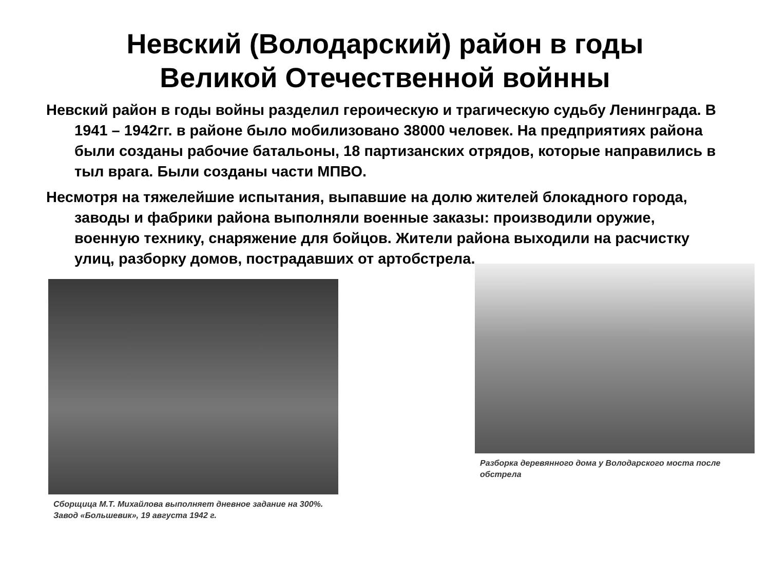Невский (Володарский) район в годы
Великой Отечественной войнны
Невский район в годы войны разделил героическую и трагическую судьбу Ленинграда. В 1941 – 1942гг. в районе было мобилизовано 38000 человек. На предприятиях района были созданы рабочие батальоны, 18 партизанских отрядов, которые направились в тыл врага. Были созданы части МПВО.
Несмотря на тяжелейшие испытания, выпавшие на долю жителей блокадного города, заводы и фабрики района выполняли военные заказы: производили оружие, военную технику, снаряжение для бойцов. Жители района выходили на расчистку улиц, разборку домов, пострадавших от артобстрела.
Сборщица М.Т. Михайлова выполняет дневное задание на 300%. Завод «Большевик», 19 августа 1942 г.
Разборка деревянного дома у Володарского моста после обстрела